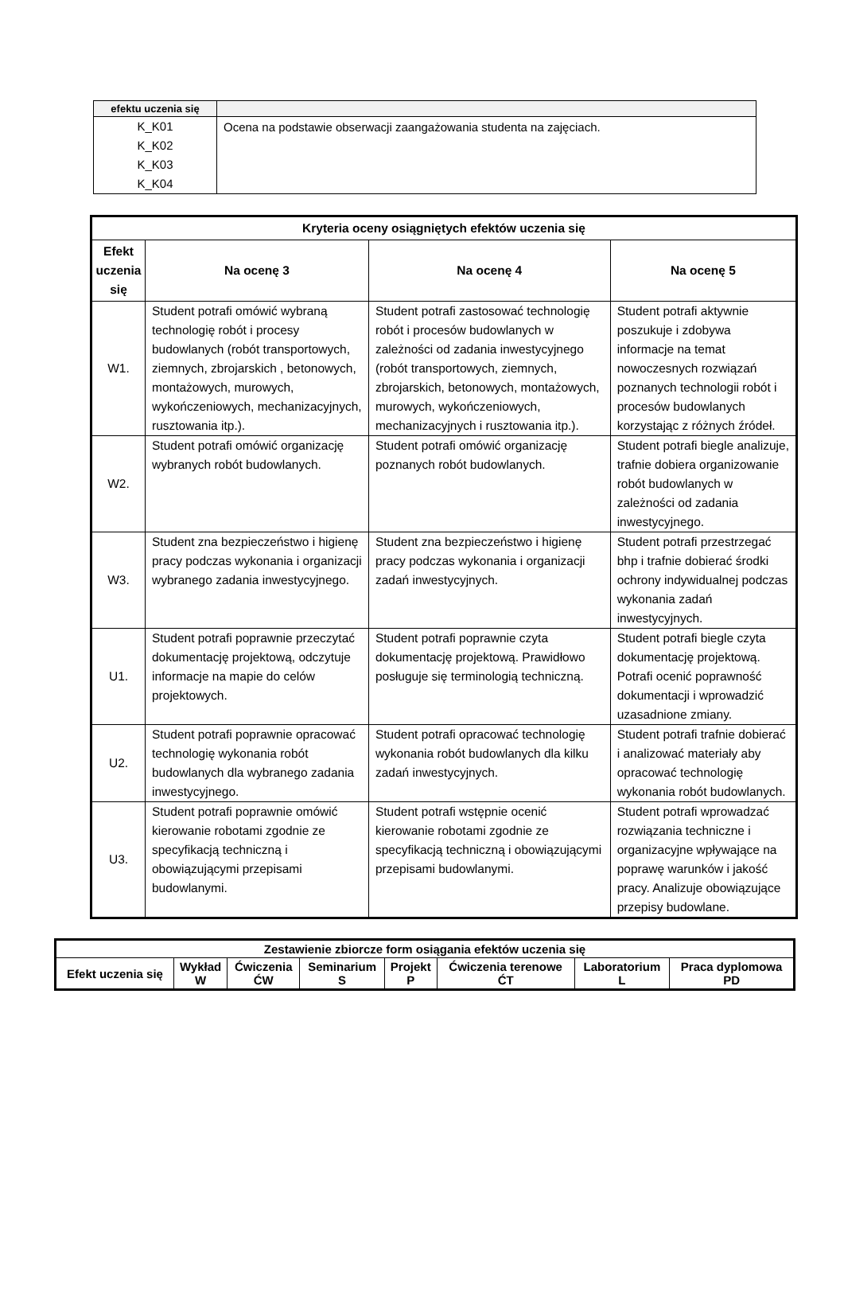| efektu uczenia się | |
| --- | --- |
| K_K01 K_K02 K_K03 K_K04 | Ocena na podstawie obserwacji zaangażowania studenta na zajęciach. |
| Kryteria oceny osiągniętych efektów uczenia się | | | |
| --- | --- | --- | --- |
| Efekt uczenia się | Na ocenę 3 | Na ocenę 4 | Na ocenę 5 |
| W1. | Student potrafi omówić wybraną technologię robót i procesy budowlanych (robót transportowych, ziemnych, zbrojarskich , betonowych, montażowych, murowych, wykończeniowych, mechanizacyjnych, rusztowania itp.). | Student potrafi zastosować technologię robót i procesów budowlanych w zależności od zadania inwestycyjnego (robót transportowych, ziemnych, zbrojarskich, betonowych, montażowych, murowych, wykończeniowych, mechanizacyjnych i rusztowania itp.). | Student potrafi aktywnie poszukuje i zdobywa informacje na temat nowoczesnych rozwiązań poznanych technologii robót i procesów budowlanych korzystając z różnych źródeł. |
| W2. | Student potrafi omówić organizację wybranych robót budowlanych. | Student potrafi omówić organizację poznanych robót budowlanych. | Student potrafi biegle analizuje, trafnie dobiera organizowanie robót budowlanych w zależności od zadania inwestycyjnego. |
| W3. | Student zna bezpieczeństwo i higienę pracy podczas wykonania i organizacji wybranego zadania inwestycyjnego. | Student zna bezpieczeństwo i higienę pracy podczas wykonania i organizacji zadań inwestycyjnych. | Student potrafi przestrzegać bhp i trafnie dobierać środki ochrony indywidualnej podczas wykonania zadań inwestycyjnych. |
| U1. | Student potrafi poprawnie przeczytać dokumentację projektową, odczytuje informacje na mapie do celów projektowych. | Student potrafi poprawnie czyta dokumentację projektową. Prawidłowo posługuje się terminologią techniczną. | Student potrafi biegle czyta dokumentację projektową. Potrafi ocenić poprawność dokumentacji i wprowadzić uzasadnione zmiany. |
| U2. | Student potrafi poprawnie opracować technologię wykonania robót budowlanych dla wybranego zadania inwestycyjnego. | Student potrafi opracować technologię wykonania robót budowlanych dla kilku zadań inwestycyjnych. | Student potrafi trafnie dobierać i analizować materiały aby opracować technologię wykonania robót budowlanych. |
| U3. | Student potrafi poprawnie omówić kierowanie robotami zgodnie ze specyfikacją techniczną i obowiązującymi przepisami budowlanymi. | Student potrafi wstępnie ocenić kierowanie robotami zgodnie ze specyfikacją techniczną i obowiązującymi przepisami budowlanymi. | Student potrafi wprowadzać rozwiązania techniczne i organizacyjne wpływające na poprawę warunków i jakość pracy. Analizuje obowiązujące przepisy budowlane. |
| Zestawienie zbiorcze form osiągania efektów uczenia się | | | | | | | |
| --- | --- | --- | --- | --- | --- | --- | --- |
| Efekt uczenia się | Wykład W | Ćwiczenia ĆW | Seminarium S | Projekt P | Ćwiczenia terenowe ĆT | Laboratorium L | Praca dyplomowa PD |